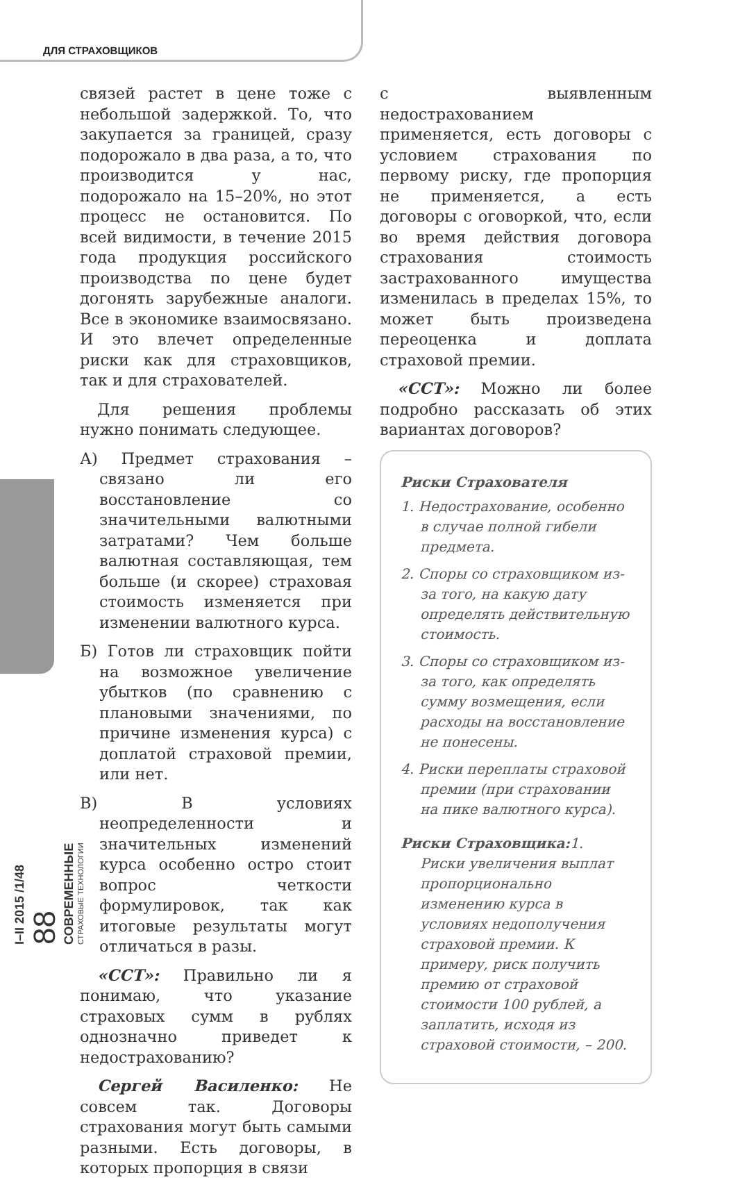ДЛЯ СТРАХОВЩИКОВ
I–II 2015 /1/48
88
СОВРЕМЕННЫЕ
СТРАХОВЫЕ ТЕХНОЛОГИИ
связей растет в цене тоже с небольшой задержкой. То, что закупается за границей, сразу подорожало в два раза, а то, что производится у нас, подорожало на 15–20%, но этот процесс не остановится. По всей видимости, в течение 2015 года продукция российского производства по цене будет догонять зарубежные аналоги. Все в экономике взаимосвязано. И это влечет определенные риски как для страховщиков, так и для страхователей.
Для решения проблемы нужно понимать следующее.
А) Предмет страхования – связано ли его восстановление со значительными валютными затратами? Чем больше валютная составляющая, тем больше (и скорее) страховая стоимость изменяется при изменении валютного курса.
Б) Готов ли страховщик пойти на возможное увеличение убытков (по сравнению с плановыми значениями, по причине изменения курса) с доплатой страховой премии, или нет.
В) В условиях неопределенности и значительных изменений курса особенно остро стоит вопрос четкости формулировок, так как итоговые результаты могут отличаться в разы.
«ССТ»: Правильно ли я понимаю, что указание страховых сумм в рублях однозначно приведет к недострахованию?
Сергей Василенко: Не совсем так. Договоры страхования могут быть самыми разными. Есть договоры, в которых пропорция в связи
с выявленным недострахованием применяется, есть договоры с условием страхования по первому риску, где пропорция не применяется, а есть договоры с оговоркой, что, если во время действия договора страхования стоимость застрахованного имущества изменилась в пределах 15%, то может быть произведена переоценка и доплата страховой премии.
«ССТ»: Можно ли более подробно рассказать об этих вариантах договоров?
Риски Страхователя
1. Недострахование, особенно в случае полной гибели предмета.
2. Споры со страховщиком из-за того, на какую дату определять действительную стоимость.
3. Споры со страховщиком из-за того, как определять сумму возмещения, если расходы на восстановление не понесены.
4. Риски переплаты страховой премии (при страховании на пике валютного курса).
Риски Страховщика: 1. Риски увеличения выплат пропорционально изменению курса в условиях недополучения страховой премии. К примеру, риск получить премию от страховой стоимости 100 рублей, а заплатить, исходя из страховой стоимости, – 200.